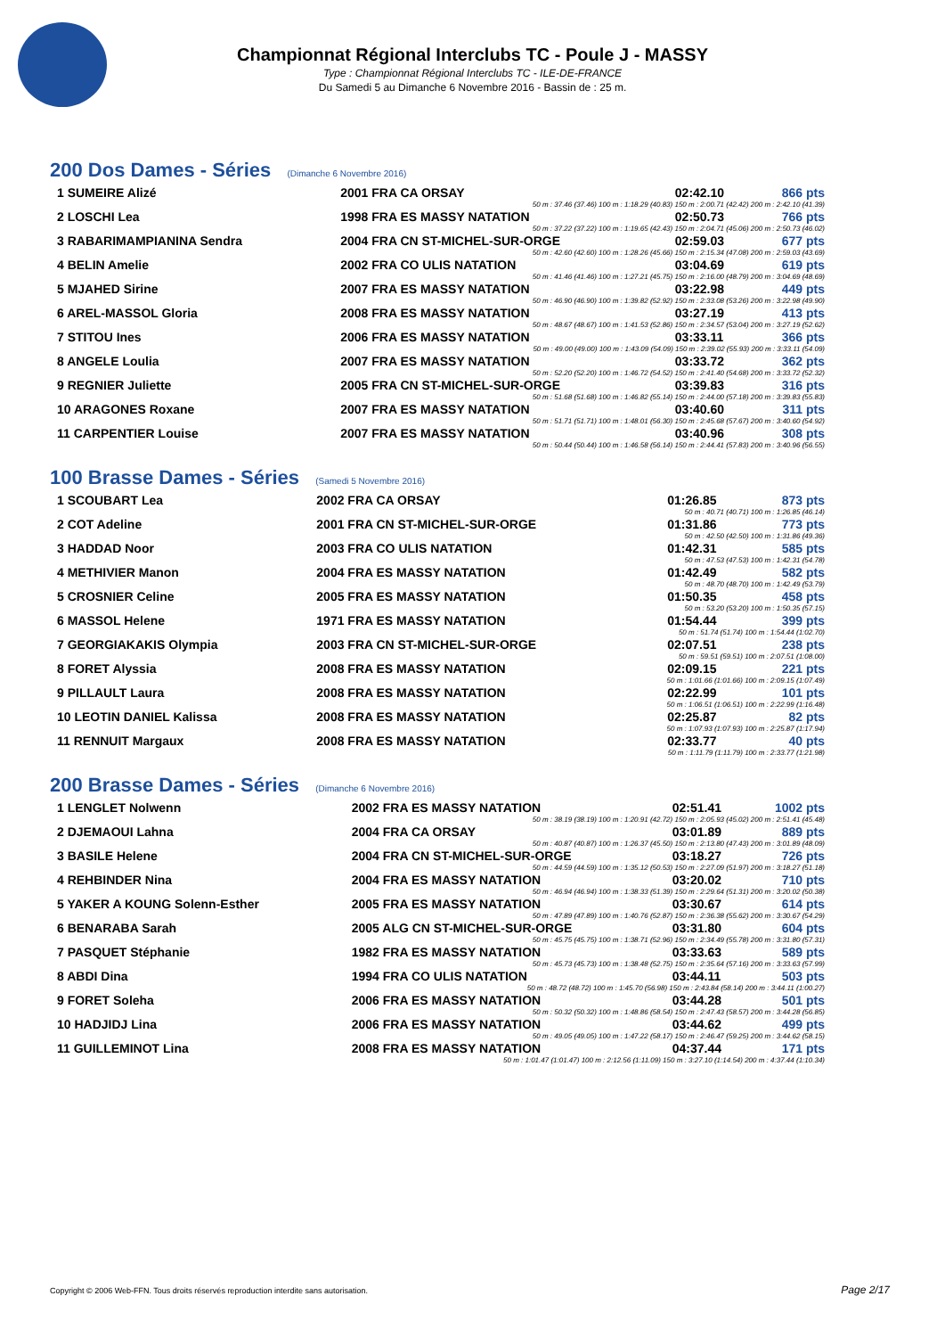Championnat Régional Interclubs TC - Poule J - MASSY
Type : Championnat Régional Interclubs TC - ILE-DE-FRANCE
Du Samedi 5 au Dimanche 6 Novembre 2016 - Bassin de : 25 m.
200 Dos Dames - Séries (Dimanche 6 Novembre 2016)
| 1 SUMEIRE Alizé | 2001 FRA CA ORSAY | 02:42.10 | 866 pts |
| 50 m : 37.46 (37.46) 100 m : 1:18.29 (40.83) 150 m : 2:00.71 (42.42) 200 m : 2:42.10 (41.39) | | | |
| 2 LOSCHI Lea | 1998 FRA ES MASSY NATATION | 02:50.73 | 766 pts |
| 50 m : 37.22 (37.22) 100 m : 1:19.65 (42.43) 150 m : 2:04.71 (45.06) 200 m : 2:50.73 (46.02) | | | |
| 3 RABARIMAMPIANINA Sendra | 2004 FRA CN ST-MICHEL-SUR-ORGE | 02:59.03 | 677 pts |
| 50 m : 42.60 (42.60) 100 m : 1:28.26 (45.66) 150 m : 2:15.34 (47.08) 200 m : 2:59.03 (43.69) | | | |
| 4 BELIN Amelie | 2002 FRA CO ULIS NATATION | 03:04.69 | 619 pts |
| 50 m : 41.46 (41.46) 100 m : 1:27.21 (45.75) 150 m : 2:16.00 (48.79) 200 m : 3:04.69 (48.69) | | | |
| 5 MJAHED Sirine | 2007 FRA ES MASSY NATATION | 03:22.98 | 449 pts |
| 50 m : 46.90 (46.90) 100 m : 1:39.82 (52.92) 150 m : 2:33.08 (53.26) 200 m : 3:22.98 (49.90) | | | |
| 6 AREL-MASSOL Gloria | 2008 FRA ES MASSY NATATION | 03:27.19 | 413 pts |
| 50 m : 48.67 (48.67) 100 m : 1:41.53 (52.86) 150 m : 2:34.57 (53.04) 200 m : 3:27.19 (52.62) | | | |
| 7 STITOU Ines | 2006 FRA ES MASSY NATATION | 03:33.11 | 366 pts |
| 50 m : 49.00 (49.00) 100 m : 1:43.09 (54.09) 150 m : 2:39.02 (55.93) 200 m : 3:33.11 (54.09) | | | |
| 8 ANGELE Loulia | 2007 FRA ES MASSY NATATION | 03:33.72 | 362 pts |
| 50 m : 52.20 (52.20) 100 m : 1:46.72 (54.52) 150 m : 2:41.40 (54.68) 200 m : 3:33.72 (52.32) | | | |
| 9 REGNIER Juliette | 2005 FRA CN ST-MICHEL-SUR-ORGE | 03:39.83 | 316 pts |
| 50 m : 51.68 (51.68) 100 m : 1:46.82 (55.14) 150 m : 2:44.00 (57.18) 200 m : 3:39.83 (55.83) | | | |
| 10 ARAGONES Roxane | 2007 FRA ES MASSY NATATION | 03:40.60 | 311 pts |
| 50 m : 51.71 (51.71) 100 m : 1:48.01 (56.30) 150 m : 2:45.68 (57.67) 200 m : 3:40.60 (54.92) | | | |
| 11 CARPENTIER Louise | 2007 FRA ES MASSY NATATION | 03:40.96 | 308 pts |
| 50 m : 50.44 (50.44) 100 m : 1:46.58 (56.14) 150 m : 2:44.41 (57.83) 200 m : 3:40.96 (56.55) | | | |
100 Brasse Dames - Séries (Samedi 5 Novembre 2016)
| 1 SCOUBART Lea | 2002 FRA CA ORSAY | 01:26.85 | 873 pts |
| 50 m : 40.71 (40.71) 100 m : 1:26.85 (46.14) | | | |
| 2 COT Adeline | 2001 FRA CN ST-MICHEL-SUR-ORGE | 01:31.86 | 773 pts |
| 50 m : 42.50 (42.50) 100 m : 1:31.86 (49.36) | | | |
| 3 HADDAD Noor | 2003 FRA CO ULIS NATATION | 01:42.31 | 585 pts |
| 50 m : 47.53 (47.53) 100 m : 1:42.31 (54.78) | | | |
| 4 METHIVIER Manon | 2004 FRA ES MASSY NATATION | 01:42.49 | 582 pts |
| 50 m : 48.70 (48.70) 100 m : 1:42.49 (53.79) | | | |
| 5 CROSNIER Celine | 2005 FRA ES MASSY NATATION | 01:50.35 | 458 pts |
| 50 m : 53.20 (53.20) 100 m : 1:50.35 (57.15) | | | |
| 6 MASSOL Helene | 1971 FRA ES MASSY NATATION | 01:54.44 | 399 pts |
| 50 m : 51.74 (51.74) 100 m : 1:54.44 (1:02.70) | | | |
| 7 GEORGIAKAKIS Olympia | 2003 FRA CN ST-MICHEL-SUR-ORGE | 02:07.51 | 238 pts |
| 50 m : 59.51 (59.51) 100 m : 2:07.51 (1:08.00) | | | |
| 8 FORET Alyssia | 2008 FRA ES MASSY NATATION | 02:09.15 | 221 pts |
| 50 m : 1:01.66 (1:01.66) 100 m : 2:09.15 (1:07.49) | | | |
| 9 PILLAULT Laura | 2008 FRA ES MASSY NATATION | 02:22.99 | 101 pts |
| 50 m : 1:06.51 (1:06.51) 100 m : 2:22.99 (1:16.48) | | | |
| 10 LEOTIN DANIEL Kalissa | 2008 FRA ES MASSY NATATION | 02:25.87 | 82 pts |
| 50 m : 1:07.93 (1:07.93) 100 m : 2:25.87 (1:17.94) | | | |
| 11 RENNUIT Margaux | 2008 FRA ES MASSY NATATION | 02:33.77 | 40 pts |
| 50 m : 1:11.79 (1:11.79) 100 m : 2:33.77 (1:21.98) | | | |
200 Brasse Dames - Séries (Dimanche 6 Novembre 2016)
| 1 LENGLET Nolwenn | 2002 FRA ES MASSY NATATION | 02:51.41 | 1002 pts |
| 50 m : 38.19 (38.19) 100 m : 1:20.91 (42.72) 150 m : 2:05.93 (45.02) 200 m : 2:51.41 (45.48) | | | |
| 2 DJEMAOUI Lahna | 2004 FRA CA ORSAY | 03:01.89 | 889 pts |
| 50 m : 40.87 (40.87) 100 m : 1:26.37 (45.50) 150 m : 2:13.80 (47.43) 200 m : 3:01.89 (48.09) | | | |
| 3 BASILE Helene | 2004 FRA CN ST-MICHEL-SUR-ORGE | 03:18.27 | 726 pts |
| 50 m : 44.59 (44.59) 100 m : 1:35.12 (50.53) 150 m : 2:27.09 (51.97) 200 m : 3:18.27 (51.18) | | | |
| 4 REHBINDER Nina | 2004 FRA ES MASSY NATATION | 03:20.02 | 710 pts |
| 50 m : 46.94 (46.94) 100 m : 1:38.33 (51.39) 150 m : 2:29.64 (51.31) 200 m : 3:20.02 (50.38) | | | |
| 5 YAKER A KOUNG Solenn-Esther | 2005 FRA ES MASSY NATATION | 03:30.67 | 614 pts |
| 50 m : 47.89 (47.89) 100 m : 1:40.76 (52.87) 150 m : 2:36.38 (55.62) 200 m : 3:30.67 (54.29) | | | |
| 6 BENARABA Sarah | 2005 ALG CN ST-MICHEL-SUR-ORGE | 03:31.80 | 604 pts |
| 50 m : 45.75 (45.75) 100 m : 1:38.71 (52.96) 150 m : 2:34.49 (55.78) 200 m : 3:31.80 (57.31) | | | |
| 7 PASQUET Stéphanie | 1982 FRA ES MASSY NATATION | 03:33.63 | 589 pts |
| 50 m : 45.73 (45.73) 100 m : 1:38.48 (52.75) 150 m : 2:35.64 (57.16) 200 m : 3:33.63 (57.99) | | | |
| 8 ABDI Dina | 1994 FRA CO ULIS NATATION | 03:44.11 | 503 pts |
| 50 m : 48.72 (48.72) 100 m : 1:45.70 (56.98) 150 m : 2:43.84 (58.14) 200 m : 3:44.11 (1:00.27) | | | |
| 9 FORET Soleha | 2006 FRA ES MASSY NATATION | 03:44.28 | 501 pts |
| 50 m : 50.32 (50.32) 100 m : 1:48.86 (58.54) 150 m : 2:47.43 (58.57) 200 m : 3:44.28 (56.85) | | | |
| 10 HADJIDJ Lina | 2006 FRA ES MASSY NATATION | 03:44.62 | 499 pts |
| 50 m : 49.05 (49.05) 100 m : 1:47.22 (58.17) 150 m : 2:46.47 (59.25) 200 m : 3:44.62 (58.15) | | | |
| 11 GUILLEMINOT Lina | 2008 FRA ES MASSY NATATION | 04:37.44 | 171 pts |
| 50 m : 1:01.47 (1:01.47) 100 m : 2:12.56 (1:11.09) 150 m : 3:27.10 (1:14.54) 200 m : 4:37.44 (1:10.34) | | | |
Copyright © 2006 Web-FFN. Tous droits réservés reproduction interdite sans autorisation.
Page 2/17